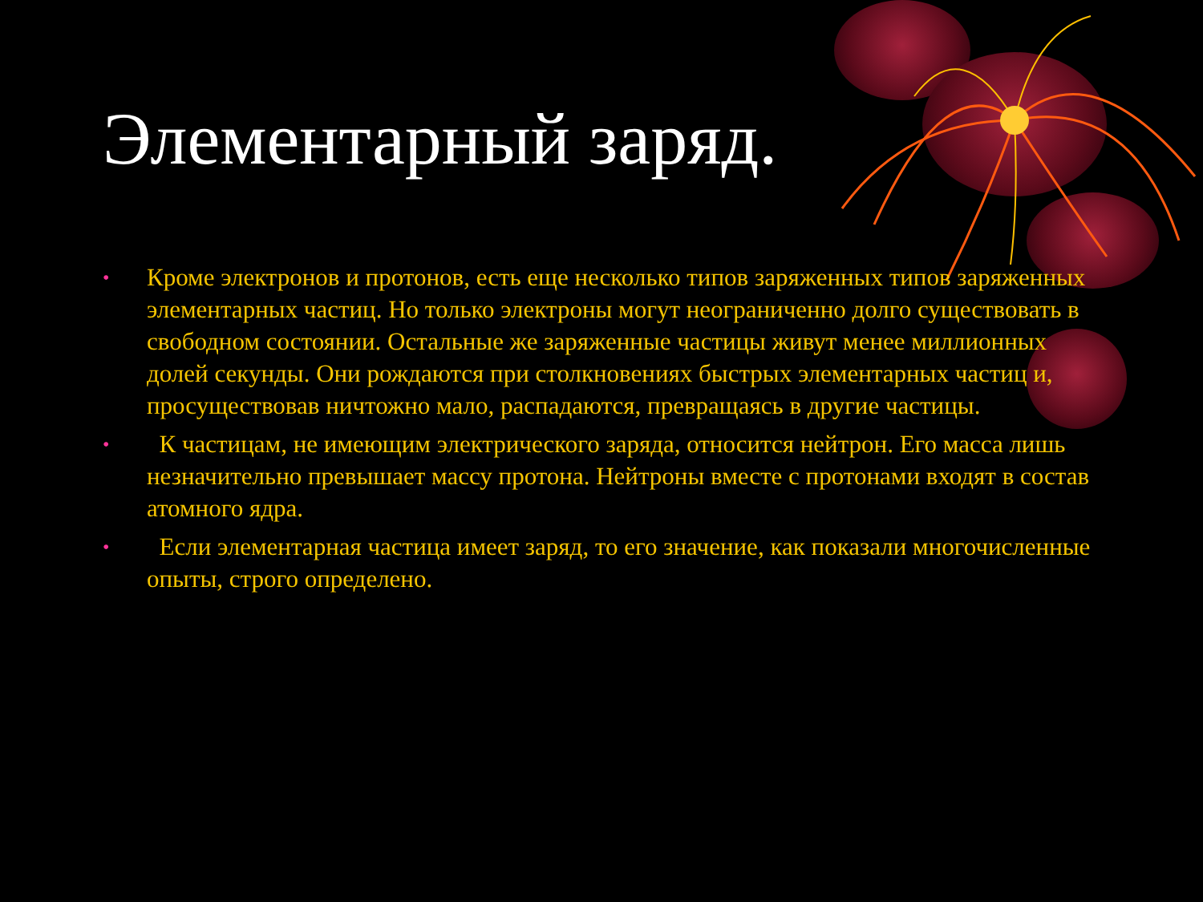Элементарный заряд.
• Кроме электронов и протонов, есть еще несколько типов заряженных типов заряженных элементарных частиц. Но только электроны могут неограниченно долго существовать в свободном состоянии. Остальные же заряженные частицы живут менее миллионных долей секунды. Они рождаются при столкновениях быстрых элементарных частиц и, просуществовав ничтожно мало, распадаются, превращаясь в другие частицы.
• К частицам, не имеющим электрического заряда, относится нейтрон. Его масса лишь незначительно превышает массу протона. Нейтроны вместе с протонами входят в состав атомного ядра.
• Если элементарная частица имеет заряд, то его значение, как показали многочисленные опыты, строго определено.